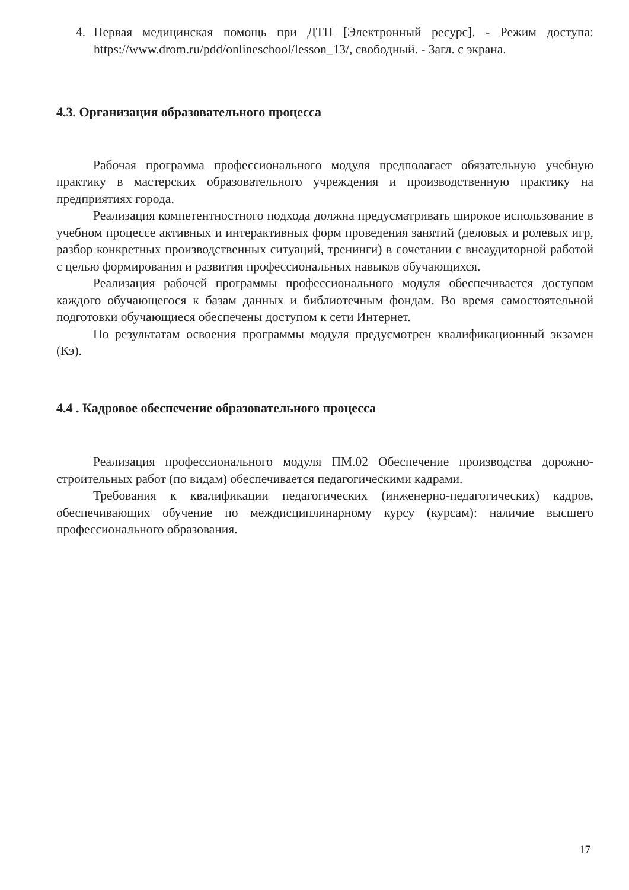4. Первая медицинская помощь при ДТП [Электронный ресурс]. - Режим доступа: https://www.drom.ru/pdd/onlineschool/lesson_13/, свободный. - Загл. с экрана.
4.3. Организация образовательного процесса
Рабочая программа профессионального модуля предполагает обязательную учебную практику в мастерских образовательного учреждения и производственную практику на предприятиях города.
Реализация компетентностного подхода должна предусматривать широкое использование в учебном процессе активных и интерактивных форм проведения занятий (деловых и ролевых игр, разбор конкретных производственных ситуаций, тренинги) в сочетании с внеаудиторной работой с целью формирования и развития профессиональных навыков обучающихся.
Реализация рабочей программы профессионального модуля обеспечивается доступом каждого обучающегося к базам данных и библиотечным фондам. Во время самостоятельной подготовки обучающиеся обеспечены доступом к сети Интернет.
По результатам освоения программы модуля предусмотрен квалификационный экзамен (Кэ).
4.4 . Кадровое обеспечение образовательного процесса
Реализация профессионального модуля ПМ.02 Обеспечение производства дорожно-строительных работ (по видам) обеспечивается педагогическими кадрами.
Требования к квалификации педагогических (инженерно-педагогических) кадров, обеспечивающих обучение по междисциплинарному курсу (курсам): наличие высшего профессионального образования.
17